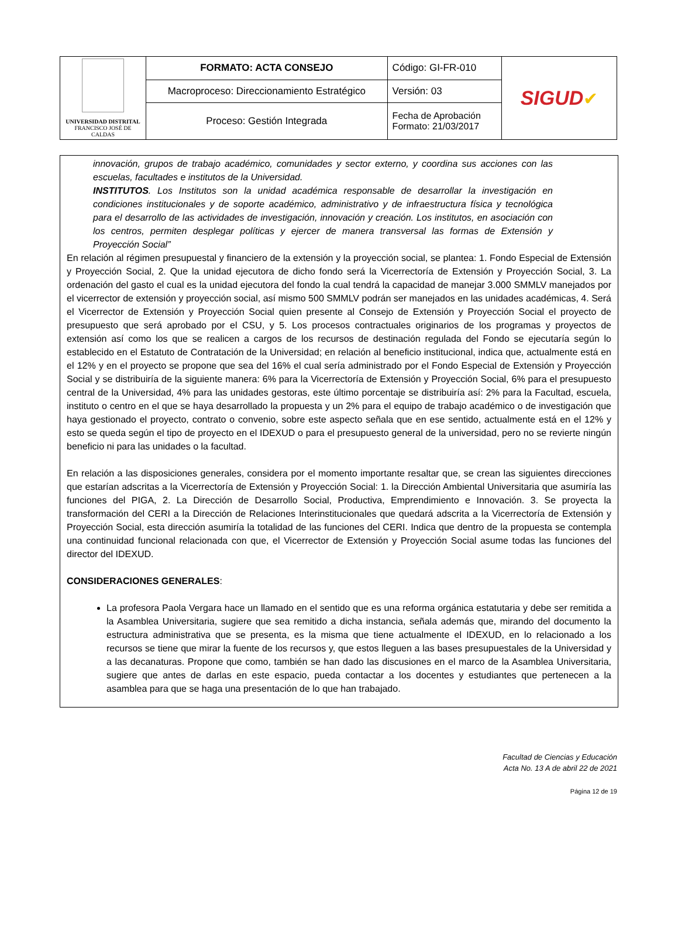| UNIVERSIDAD DISTRITAL FRANCISCO JOSÉ DE CALDAS | FORMATO: ACTA CONSEJO | Código: GI-FR-010 | SIGUD ✔ |
| | Macroproceso: Direccionamiento Estratégico | Versión: 03 | |
| | Proceso: Gestión Integrada | Fecha de Aprobación Formato: 21/03/2017 | |
innovación, grupos de trabajo académico, comunidades y sector externo, y coordina sus acciones con las escuelas, facultades e institutos de la Universidad.
INSTITUTOS. Los Institutos son la unidad académica responsable de desarrollar la investigación en condiciones institucionales y de soporte académico, administrativo y de infraestructura física y tecnológica para el desarrollo de las actividades de investigación, innovación y creación. Los institutos, en asociación con los centros, permiten desplegar políticas y ejercer de manera transversal las formas de Extensión y Proyección Social”
En relación al régimen presupuestal y financiero de la extensión y la proyección social, se plantea: 1. Fondo Especial de Extensión y Proyección Social, 2. Que la unidad ejecutora de dicho fondo será la Vicerrectoría de Extensión y Proyección Social, 3. La ordenación del gasto el cual es la unidad ejecutora del fondo la cual tendrá la capacidad de manejar 3.000 SMMLV manejados por el vicerrector de extensión y proyección social, así mismo 500 SMMLV podrán ser manejados en las unidades académicas, 4. Será el Vicerrector de Extensión y Proyección Social quien presente al Consejo de Extensión y Proyección Social el proyecto de presupuesto que será aprobado por el CSU, y 5. Los procesos contractuales originarios de los programas y proyectos de extensión así como los que se realicen a cargos de los recursos de destinación regulada del Fondo se ejecutaría según lo establecido en el Estatuto de Contratación de la Universidad; en relación al beneficio institucional, indica que, actualmente está en el 12% y en el proyecto se propone que sea del 16% el cual sería administrado por el Fondo Especial de Extensión y Proyección Social y se distribuiría de la siguiente manera: 6% para la Vicerrectoría de Extensión y Proyección Social, 6% para el presupuesto central de la Universidad, 4% para las unidades gestoras, este último porcentaje se distribuiría así: 2% para la Facultad, escuela, instituto o centro en el que se haya desarrollado la propuesta y un 2% para el equipo de trabajo académico o de investigación que haya gestionado el proyecto, contrato o convenio, sobre este aspecto señala que en ese sentido, actualmente está en el 12% y esto se queda según el tipo de proyecto en el IDEXUD o para el presupuesto general de la universidad, pero no se revierte ningún beneficio ni para las unidades o la facultad.
En relación a las disposiciones generales, considera por el momento importante resaltar que, se crean las siguientes direcciones que estarían adscritas a la Vicerrectoría de Extensión y Proyección Social: 1. la Dirección Ambiental Universitaria que asumiría las funciones del PIGA, 2. La Dirección de Desarrollo Social, Productiva, Emprendimiento e Innovación. 3. Se proyecta la transformación del CERI a la Dirección de Relaciones Interinstitucionales que quedará adscrita a la Vicerrectoría de Extensión y Proyección Social, esta dirección asumiría la totalidad de las funciones del CERI. Indica que dentro de la propuesta se contempla una continuidad funcional relacionada con que, el Vicerrector de Extensión y Proyección Social asume todas las funciones del director del IDEXUD.
CONSIDERACIONES GENERALES:
La profesora Paola Vergara hace un llamado en el sentido que es una reforma orgánica estatutaria y debe ser remitida a la Asamblea Universitaria, sugiere que sea remitido a dicha instancia, señala además que, mirando del documento la estructura administrativa que se presenta, es la misma que tiene actualmente el IDEXUD, en lo relacionado a los recursos se tiene que mirar la fuente de los recursos y, que estos lleguen a las bases presupuestales de la Universidad y a las decanaturas. Propone que como, también se han dado las discusiones en el marco de la Asamblea Universitaria, sugiere que antes de darlas en este espacio, pueda contactar a los docentes y estudiantes que pertenecen a la asamblea para que se haga una presentación de lo que han trabajado.
Facultad de Ciencias y Educación
Acta No. 13 A de abril 22 de 2021
Página 12 de 19